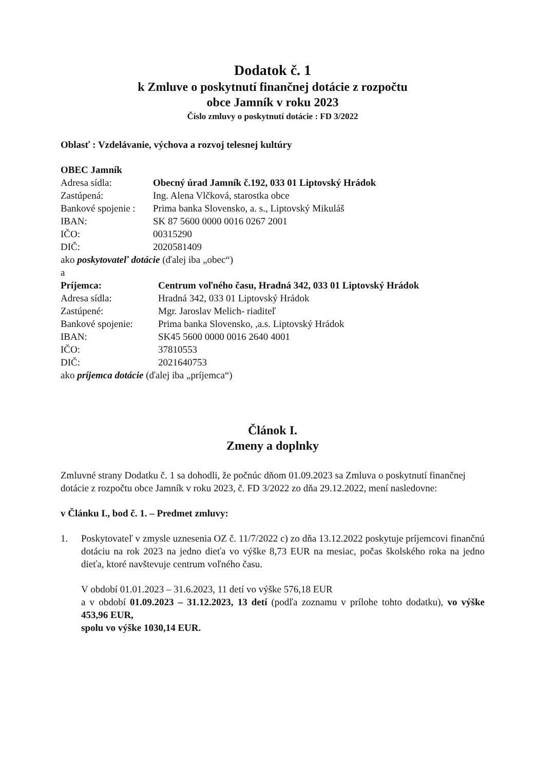Dodatok č. 1
k Zmluve o poskytnutí finančnej dotácie z rozpočtu
obce Jamník v roku 2023
Číslo zmluvy o poskytnutí dotácie : FD 3/2022
Oblasť : Vzdelávanie, výchova a rozvoj telesnej kultúry
OBEC Jamník
Adresa sídla: Obecný úrad Jamník č.192, 033 01 Liptovský Hrádok
Zastúpená: Ing. Alena Vlčková, starostka obce
Bankové spojenie : Prima banka Slovensko, a. s., Liptovský Mikuláš
IBAN: SK 87 5600 0000 0016 0267 2001
IČO: 00315290
DIČ: 2020581409
ako poskytovateľ dotácie (ďalej iba „obec“)
a
Príjemca: Centrum voľného času, Hradná 342, 033 01 Liptovský Hrádok
Adresa sídla: Hradná 342, 033 01 Liptovský Hrádok
Zastúpené: Mgr. Jaroslav Melich- riaditeľ
Bankové spojenie: Prima banka Slovensko, ,a.s. Liptovský Hrádok
IBAN: SK45 5600 0000 0016 2640 4001
IČO: 37810553
DIČ: 2021640753
ako príjemca dotácie (ďalej iba „príjemca“)
Článok I.
Zmeny a doplnky
Zmluvné strany Dodatku č. 1 sa dohodli, že počnúc dňom 01.09.2023 sa Zmluva o poskytnutí finančnej dotácie z rozpočtu obce Jamník v roku 2023, č. FD 3/2022 zo dňa 29.12.2022, mení nasledovne:
v Článku I., bod č. 1. – Predmet zmluvy:
1. Poskytovateľ v zmysle uznesenia OZ č. 11/7/2022 c) zo dňa 13.12.2022 poskytuje príjemcovi finančnú dotáciu na rok 2023 na jedno dieťa vo výške 8,73 EUR na mesiac, počas školského roka na jedno dieťa, ktoré navštevuje centrum voľného času.
V období 01.01.2023 – 31.6.2023, 11 detí vo výške 576,18 EUR
a v období 01.09.2023 – 31.12.2023, 13 detí (podľa zoznamu v prílohe tohto dodatku), vo výške 453,96 EUR,
spolu vo výške 1030,14 EUR.